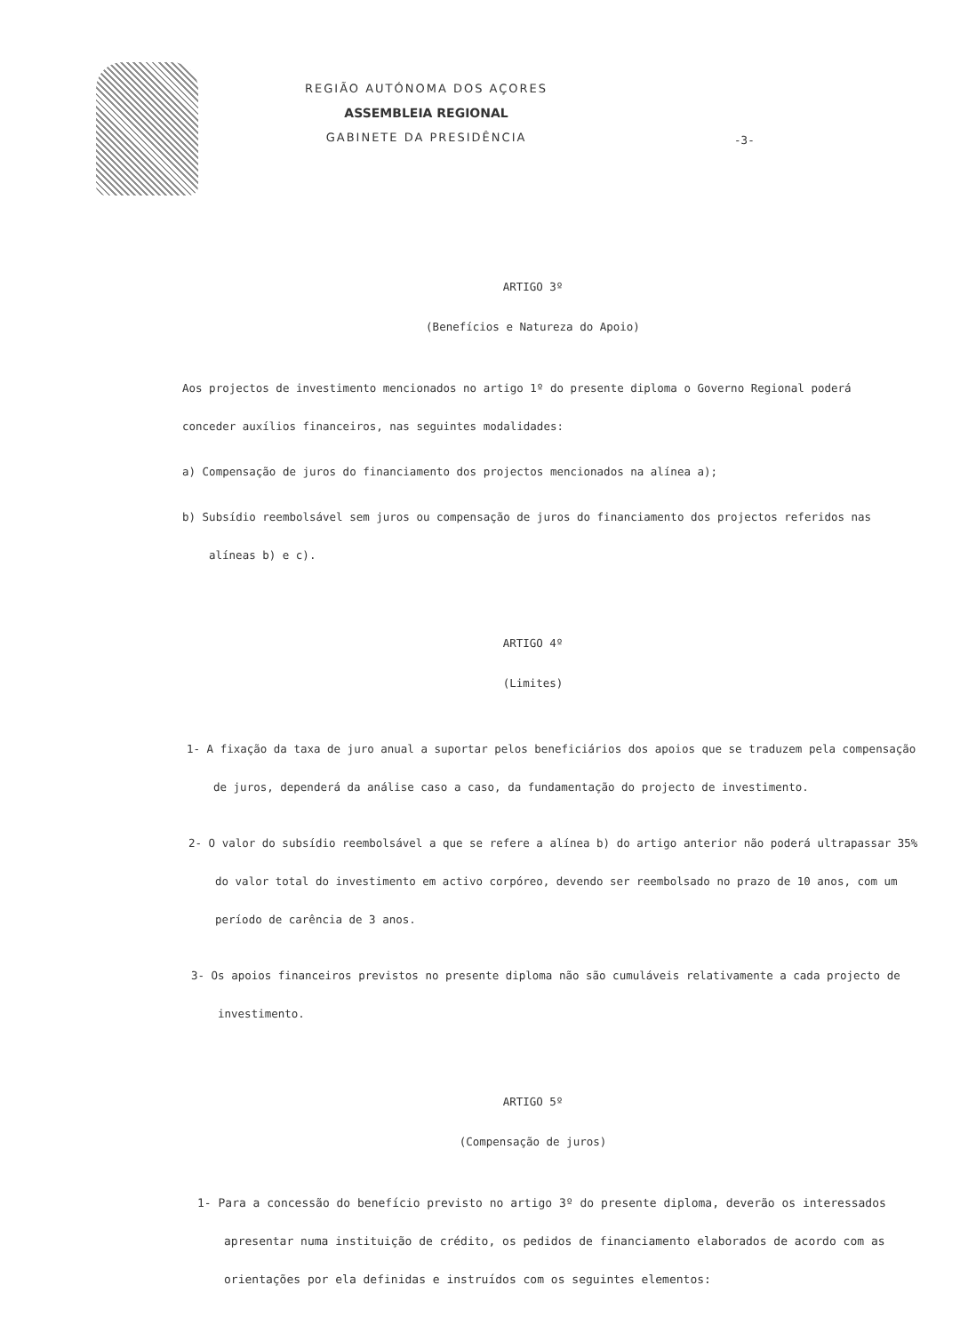REGIÃO AUTÓNOMA DOS AÇORES
ASSEMBLEIA REGIONAL
GABINETE DA PRESIDÊNCIA
-3-
ARTIGO 3º
(Benefícios e Natureza do Apoio)
Aos projectos de investimento mencionados no artigo 1º do presente diploma o Governo Regional po derá conceder auxílios financeiros, nas seguintes modalidades:
a) Compensação de juros do financiamento dos projectos mencionados na alínea a);
b) Subsídio reembolsável sem juros ou compensação de juros do financiamento dos projectos referidos nas alíneas b) e c).
ARTIGO 4º
(Limites)
1- A fixação da taxa de juro anual a suportar pelos beneficiários dos apoios que se traduzem pela compensação de juros, dependerá da análise caso a caso, da fundamentação do projecto de inves timento.
2- O valor do subsídio reembolsável a que se refere a alínea b) do artigo anterior não poderá ul trapassar 35% do valor total do investimento em activo corpóreo, devendo ser reembolsado no prazo de 10 anos, com um período de carência de 3 anos.
3- Os apoios financeiros previstos no presente diploma não são cumuláveis relativamente a cada projecto de investimento.
ARTIGO 5º
(Compensação de juros)
1- Para a concessão do benefício previsto no artigo 3º do presente diploma, de verão os interessados apresentar numa instituição de crédito, os pedidos de financiamento elaborados de acordo com as orientações por ela definidas e instruídos com os seguintes elementos: